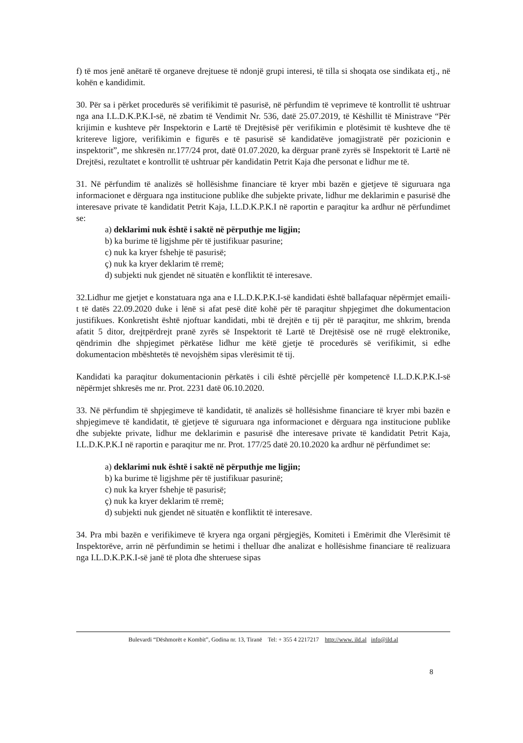f) të mos jenë anëtarë të organeve drejtuese të ndonjë grupi interesi, të tilla si shoqata ose sindikata etj., në kohën e kandidimit.
30. Për sa i përket procedurës së verifikimit të pasurisë, në përfundim të veprimeve të kontrollit të ushtruar nga ana I.L.D.K.P.K.I-së, në zbatim të Vendimit Nr. 536, datë 25.07.2019, të Këshillit të Ministrave “Për krijimin e kushteve për Inspektorin e Lartë të Drejtësisë për verifikimin e plotësimit të kushteve dhe të kritereve ligjore, verifikimin e figurës e të pasurisë së kandidatëve jomagjistratë për pozicionin e inspektorit”, me shkresën nr.177/24 prot, datë 01.07.2020, ka dërguar pranë zyrës së Inspektorit të Lartë në Drejtësi, rezultatet e kontrollit të ushtruar për kandidatin Petrit Kaja dhe personat e lidhur me të.
31. Në përfundim të analizës së hollësishme financiare të kryer mbi bazën e gjetjeve të siguruara nga informacionet e dërguara nga institucione publike dhe subjekte private, lidhur me deklarimin e pasurisë dhe interesave private të kandidatit Petrit Kaja, I.L.D.K.P.K.I në raportin e paraqitur ka ardhur në përfundimet se:
a) deklarimi nuk është i saktë në përputhje me ligjin;
b) ka burime të ligjshme për të justifikuar pasurine;
c) nuk ka kryer fshehje të pasurisë;
ç) nuk ka kryer deklarim të rremë;
d) subjekti nuk gjendet në situatën e konfliktit të interesave.
32.Lidhur me gjetjet e konstatuara nga ana e I.L.D.K.P.K.I-së kandidati është ballafaquar nëpërmjet emaili-t të datës 22.09.2020 duke i lënë si afat pesë ditë kohë për të paraqitur shpjegimet dhe dokumentacion justifikues. Konkretisht është njoftuar kandidati, mbi të drejtën e tij për të paraqitur, me shkrim, brenda afatit 5 ditor, drejtpërdrejt pranë zyrës së Inspektorit të Lartë të Drejtësisë ose në rrugë elektronike, qëndrimin dhe shpjegimet përkatëse lidhur me këtë gjetje të procedurës së verifikimit, si edhe dokumentacion mbështetës të nevojshëm sipas vlerësimit të tij.
Kandidati ka paraqitur dokumentacionin përkatës i cili është përcjellë për kompetencë I.L.D.K.P.K.I-së nëpërmjet shkresës me nr. Prot. 2231 datë 06.10.2020.
33. Në përfundim të shpjegimeve të kandidatit, të analizës së hollësishme financiare të kryer mbi bazën e shpjegimeve të kandidatit, të gjetjeve të siguruara nga informacionet e dërguara nga institucione publike dhe subjekte private, lidhur me deklarimin e pasurisë dhe interesave private të kandidatit Petrit Kaja, I.L.D.K.P.K.I në raportin e paraqitur me nr. Prot. 177/25 datë 20.10.2020 ka ardhur në përfundimet se:
a) deklarimi nuk është i saktë në përputhje me ligjin;
b) ka burime të ligjshme për të justifikuar pasurinë;
c) nuk ka kryer fshehje të pasurisë;
ç) nuk ka kryer deklarim të rremë;
d) subjekti nuk gjendet në situatën e konfliktit të interesave.
34. Pra mbi bazën e verifikimeve të kryera nga organi përgjegjës, Komiteti i Emërimit dhe Vlerësimit të Inspektorëve, arrin në përfundimin se hetimi i thelluar dhe analizat e hollësishme financiare të realizuara nga I.L.D.K.P.K.I-së janë të plota dhe shteruese sipas
Bulevardi “Dëshmorët e Kombit”, Godina nr. 13, Tiranë Tel: + 355 4 2217217 http://www. ild.al info@ild.al
8